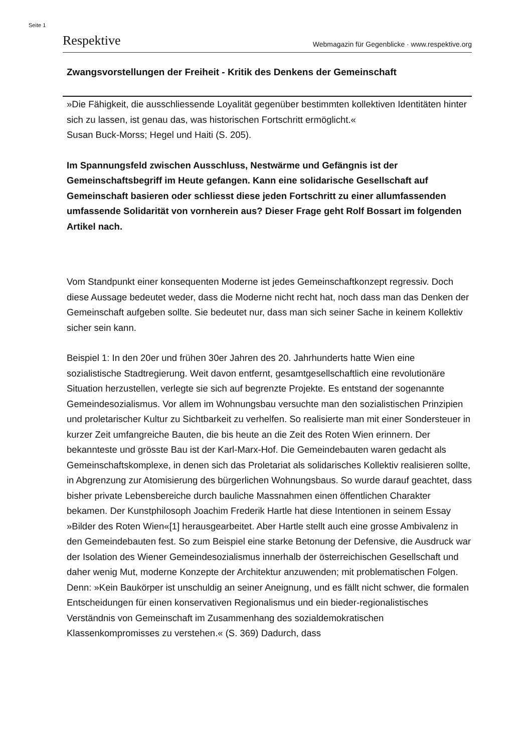Seite 1
Respektive Webmagazin für Gegenblicke · www.respektive.org
Zwangsvorstellungen der Freiheit - Kritik des Denkens der Gemeinschaft
»Die Fähigkeit, die ausschliessende Loyalität gegenüber bestimmten kollektiven Identitäten hinter sich zu lassen, ist genau das, was historischen Fortschritt ermöglicht.«
Susan Buck-Morss; Hegel und Haiti (S. 205).
Im Spannungsfeld zwischen Ausschluss, Nestwärme und Gefängnis ist der Gemeinschaftsbegriff im Heute gefangen. Kann eine solidarische Gesellschaft auf Gemeinschaft basieren oder schliesst diese jeden Fortschritt zu einer allumfassenden umfassende Solidarität von vornherein aus? Dieser Frage geht Rolf Bossart im folgenden Artikel nach.
Vom Standpunkt einer konsequenten Moderne ist jedes Gemeinschaftkonzept regressiv. Doch diese Aussage bedeutet weder, dass die Moderne nicht recht hat, noch dass man das Denken der Gemeinschaft aufgeben sollte. Sie bedeutet nur, dass man sich seiner Sache in keinem Kollektiv sicher sein kann.
Beispiel 1: In den 20er und frühen 30er Jahren des 20. Jahrhunderts hatte Wien eine sozialistische Stadtregierung. Weit davon entfernt, gesamtgesellschaftlich eine revolutionäre Situation herzustellen, verlegte sie sich auf begrenzte Projekte. Es entstand der sogenannte Gemeindesozialismus. Vor allem im Wohnungsbau versuchte man den sozialistischen Prinzipien und proletarischer Kultur zu Sichtbarkeit zu verhelfen. So realisierte man mit einer Sondersteuer in kurzer Zeit umfangreiche Bauten, die bis heute an die Zeit des Roten Wien erinnern. Der bekannteste und grösste Bau ist der Karl-Marx-Hof. Die Gemeindebauten waren gedacht als Gemeinschaftskomplexe, in denen sich das Proletariat als solidarisches Kollektiv realisieren sollte, in Abgrenzung zur Atomisierung des bürgerlichen Wohnungsbaus. So wurde darauf geachtet, dass bisher private Lebensbereiche durch bauliche Massnahmen einen öffentlichen Charakter bekamen. Der Kunstphilosoph Joachim Frederik Hartle hat diese Intentionen in seinem Essay »Bilder des Roten Wien«[1] herausgearbeitet. Aber Hartle stellt auch eine grosse Ambivalenz in den Gemeindebauten fest. So zum Beispiel eine starke Betonung der Defensive, die Ausdruck war der Isolation des Wiener Gemeindesozialismus innerhalb der österreichischen Gesellschaft und daher wenig Mut, moderne Konzepte der Architektur anzuwenden; mit problematischen Folgen. Denn: »Kein Baukörper ist unschuldig an seiner Aneignung, und es fällt nicht schwer, die formalen Entscheidungen für einen konservativen Regionalismus und ein bieder-regionalistisches Verständnis von Gemeinschaft im Zusammenhang des sozialdemokratischen Klassenkompromisses zu verstehen.« (S. 369) Dadurch, dass